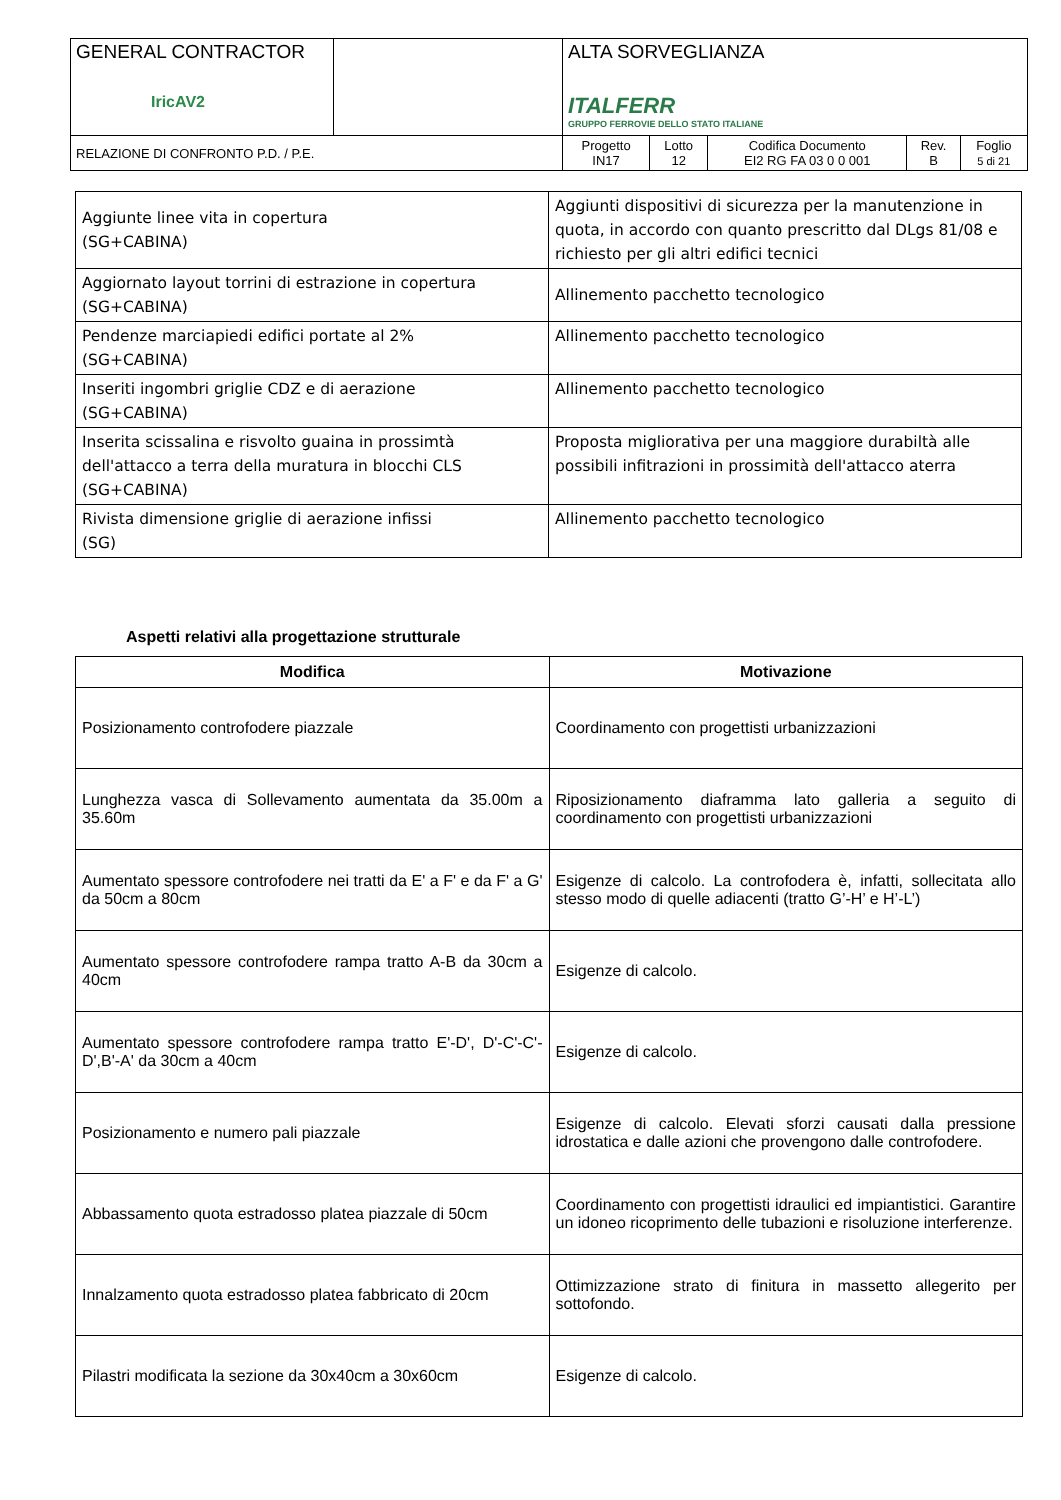| GENERAL CONTRACTOR IricAV2 | | ALTA SORVEGLIANZA ITALFERR GRUPPO FERROVIE DELLO STATO ITALIANE | | | | |
| RELAZIONE DI CONFRONTO P.D. / P.E. | | Progetto IN17 | Lotto 12 | Codifica Documento EI2 RG FA 03 0 0 001 | Rev. B | Foglio 5 di 21 |
| Aggiunte linee vita in copertura (SG+CABINA) | Aggiunti dispositivi di sicurezza per la manutenzione in quota, in accordo con quanto prescritto dal DLgs 81/08 e richiesto per gli altri edifici tecnici |
| Aggiornato layout torrini di estrazione in copertura (SG+CABINA) | Allinemento pacchetto tecnologico |
| Pendenze marciapiedi edifici portate al 2% (SG+CABINA) | Allinemento pacchetto tecnologico |
| Inseriti ingombri griglie CDZ e di aerazione (SG+CABINA) | Allinemento pacchetto tecnologico |
| Inserita scissalina e risvolto guaina in prossimtà dell'attacco a terra della muratura in blocchi CLS (SG+CABINA) | Proposta migliorativa per una maggiore durabiltà alle possibili infitrazioni in prossimità dell'attacco aterra |
| Rivista dimensione griglie di aerazione infissi (SG) | Allinemento pacchetto tecnologico |
Aspetti relativi alla progettazione strutturale
| Modifica | Motivazione |
| --- | --- |
| Posizionamento controfodere piazzale | Coordinamento con progettisti urbanizzazioni |
| Lunghezza vasca di Sollevamento aumentata da 35.00m a 35.60m | Riposizionamento diaframma lato galleria a seguito di coordinamento con progettisti urbanizzazioni |
| Aumentato spessore controfodere nei tratti da E' a F' e da F' a G' da 50cm a 80cm | Esigenze di calcolo. La controfodera è, infatti, sollecitata allo stesso modo di quelle adiacenti (tratto G’-H’ e H’-L’) |
| Aumentato spessore controfodere rampa tratto A-B da 30cm a 40cm | Esigenze di calcolo. |
| Aumentato spessore controfodere rampa tratto E'-D', D'-C'-C'-D',B'-A' da 30cm a 40cm | Esigenze di calcolo. |
| Posizionamento e numero pali piazzale | Esigenze di calcolo. Elevati sforzi causati dalla pressione idrostatica e dalle azioni che provengono dalle controfodere. |
| Abbassamento quota estradosso platea piazzale di 50cm | Coordinamento con progettisti idraulici ed impiantistici. Garantire un idoneo ricoprimento delle tubazioni e risoluzione interferenze. |
| Innalzamento quota estradosso platea fabbricato di 20cm | Ottimizzazione strato di finitura in massetto allegerito per sottofondo. |
| Pilastri modificata la sezione da 30x40cm a 30x60cm | Esigenze di calcolo. |